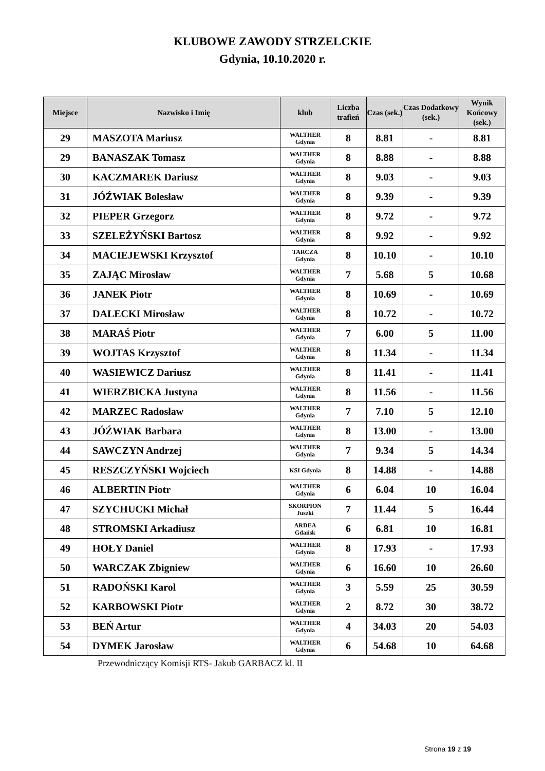KLUBOWE ZAWODY STRZELCKIE
Gdynia, 10.10.2020 r.
| Miejsce | Nazwisko i Imię | klub | Liczba trafień | Czas (sek.) | Czas Dodatkowy (sek.) | Wynik Końcowy (sek.) |
| --- | --- | --- | --- | --- | --- | --- |
| 29 | MASZOTA Mariusz | WALTHER Gdynia | 8 | 8.81 | - | 8.81 |
| 29 | BANASZAK Tomasz | WALTHER Gdynia | 8 | 8.88 | - | 8.88 |
| 30 | KACZMAREK Dariusz | WALTHER Gdynia | 8 | 9.03 | - | 9.03 |
| 31 | JÓŹWIAK Bolesław | WALTHER Gdynia | 8 | 9.39 | - | 9.39 |
| 32 | PIEPER Grzegorz | WALTHER Gdynia | 8 | 9.72 | - | 9.72 |
| 33 | SZELEŻYŃSKI Bartosz | WALTHER Gdynia | 8 | 9.92 | - | 9.92 |
| 34 | MACIEJEWSKI Krzysztof | TARCZA Gdynia | 8 | 10.10 | - | 10.10 |
| 35 | ZAJĄC Mirosław | WALTHER Gdynia | 7 | 5.68 | 5 | 10.68 |
| 36 | JANEK Piotr | WALTHER Gdynia | 8 | 10.69 | - | 10.69 |
| 37 | DALECKI Mirosław | WALTHER Gdynia | 8 | 10.72 | - | 10.72 |
| 38 | MARAŚ Piotr | WALTHER Gdynia | 7 | 6.00 | 5 | 11.00 |
| 39 | WOJTAS Krzysztof | WALTHER Gdynia | 8 | 11.34 | - | 11.34 |
| 40 | WASIEWICZ Dariusz | WALTHER Gdynia | 8 | 11.41 | - | 11.41 |
| 41 | WIERZBICKA Justyna | WALTHER Gdynia | 8 | 11.56 | - | 11.56 |
| 42 | MARZEC Radosław | WALTHER Gdynia | 7 | 7.10 | 5 | 12.10 |
| 43 | JÓŹWIAK Barbara | WALTHER Gdynia | 8 | 13.00 | - | 13.00 |
| 44 | SAWCZYN Andrzej | WALTHER Gdynia | 7 | 9.34 | 5 | 14.34 |
| 45 | RESZCZYŃSKI Wojciech | KSI Gdynia | 8 | 14.88 | - | 14.88 |
| 46 | ALBERTIN Piotr | WALTHER Gdynia | 6 | 6.04 | 10 | 16.04 |
| 47 | SZYCHUCKI Michał | SKORPION Juszki | 7 | 11.44 | 5 | 16.44 |
| 48 | STROMSKI Arkadiusz | ARDEA Gdańsk | 6 | 6.81 | 10 | 16.81 |
| 49 | HOŁY Daniel | WALTHER Gdynia | 8 | 17.93 | - | 17.93 |
| 50 | WARCZAK Zbigniew | WALTHER Gdynia | 6 | 16.60 | 10 | 26.60 |
| 51 | RADOŃSKI Karol | WALTHER Gdynia | 3 | 5.59 | 25 | 30.59 |
| 52 | KARBOWSKI Piotr | WALTHER Gdynia | 2 | 8.72 | 30 | 38.72 |
| 53 | BEŃ Artur | WALTHER Gdynia | 4 | 34.03 | 20 | 54.03 |
| 54 | DYMEK Jarosław | WALTHER Gdynia | 6 | 54.68 | 10 | 64.68 |
Przewodniczący Komisji RTS- Jakub GARBACZ kl. II
Strona 19 z 19